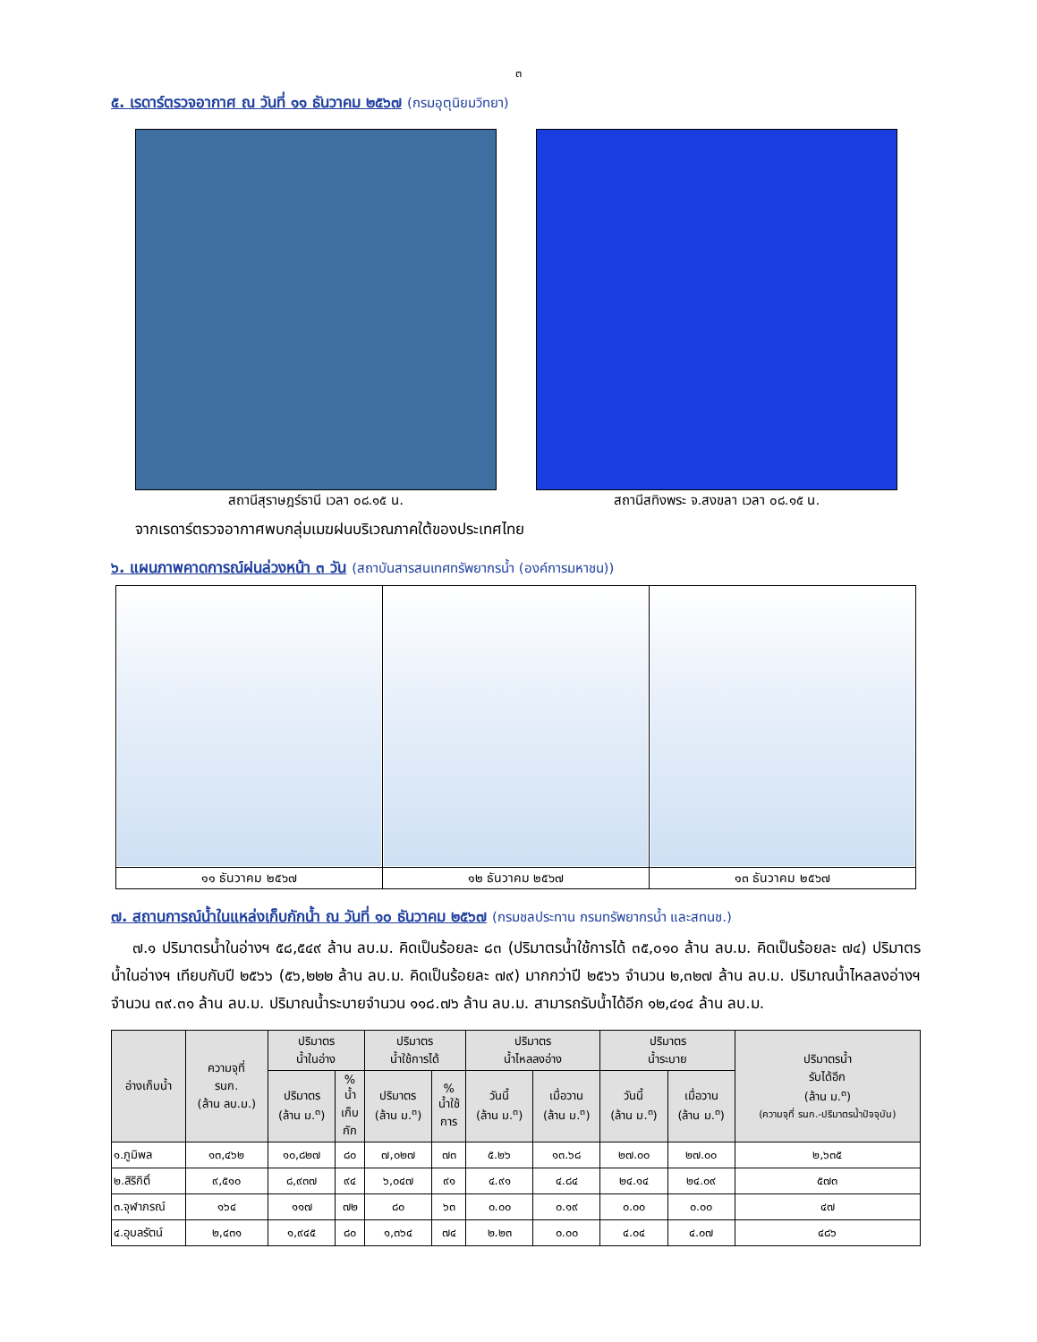๓
๕. เรดาร์ตรวจอากาศ ณ วันที่ ๑๑ ธันวาคม ๒๕๖๗ (กรมอุตุนิยมวิทยา)
สถานีสุราษฎร์ธานี เวลา ๐๘.๑๕ น. สถานีสทิงพระ จ.สงขลา เวลา ๐๘.๑๕ น.
จากเรดาร์ตรวจอากาศพบกลุ่มเมฆฝนบริเวณภาคใต้ของประเทศไทย
๖. แผนภาพคาดการณ์ฝนล่วงหน้า ๓ วัน (สถาบันสารสนเทศทรัพยากรน้ำ (องค์การมหาชน))
| ๑๑ ธันวาคม ๒๕๖๗ | ๑๒ ธันวาคม ๒๕๖๗ | ๑๓ ธันวาคม ๒๕๖๗ |
๗. สถานการณ์น้ำในแหล่งเก็บกักน้ำ ณ วันที่ ๑๐ ธันวาคม ๒๕๖๗ (กรมชลประทาน กรมทรัพยากรน้ำ และสทนช.)
๗.๑ ปริมาตรน้ำในอ่างฯ ๕๘,๕๔๙ ล้าน ลบ.ม. คิดเป็นร้อยละ ๘๓ (ปริมาตรน้ำใช้การได้ ๓๕,๐๑๐ ล้าน ลบ.ม. คิดเป็นร้อยละ ๗๔) ปริมาตรน้ำในอ่างฯ เทียบกับปี ๒๕๖๖ (๕๖,๒๒๒ ล้าน ลบ.ม. คิดเป็นร้อยละ ๗๙) มากกว่าปี ๒๕๖๖ จำนวน ๒,๓๒๗ ล้าน ลบ.ม. ปริมาณน้ำไหลลงอ่างฯ จำนวน ๓๙.๓๑ ล้าน ลบ.ม. ปริมาณน้ำระบายจำนวน ๑๑๘.๗๖ ล้าน ลบ.ม. สามารถรับน้ำได้อีก ๑๒,๔๑๔ ล้าน ลบ.ม.
| อ่างเก็บน้ำ | ความจุที่ รนก. (ล้าน ลบ.ม.) | ปริมาตร น้ำในอ่าง | | ปริมาตร น้ำใช้การได้ | | ปริมาตร น้ำไหลลงอ่าง | | ปริมาตร น้ำระบาย | | ปริมาตรน้ำ รับได้อีก (ล้าน ม.<sup>๓</sup>) (ความจุที่ รนก.-ปริมาตรน้ำปัจจุบัน) |
| --- | --- | --- | --- | --- | --- | --- | --- | --- | --- | --- |
| | | ปริมาตร (ล้าน ม.<sup>๓</sup>) | % น้ำ เก็บ กัก | ปริมาตร (ล้าน ม.<sup>๓</sup>) | % น้ำใช้ การ | วันนี้ (ล้าน ม.<sup>๓</sup>) | เมื่อวาน (ล้าน ม.<sup>๓</sup>) | วันนี้ (ล้าน ม.<sup>๓</sup>) | เมื่อวาน (ล้าน ม.<sup>๓</sup>) | |
| ๑.ภูมิพล | ๑๓,๔๖๒ | ๑๐,๘๒๗ | ๘๐ | ๗,๐๒๗ | ๗๓ | ๕.๒๖ | ๑๓.๖๘ | ๒๗.๐๐ | ๒๗.๐๐ | ๒,๖๓๕ |
| ๒.สิริกิติ์ | ๙,๕๑๐ | ๘,๙๓๗ | ๙๔ | ๖,๐๔๗ | ๙๑ | ๔.๙๑ | ๔.๘๔ | ๒๔.๑๔ | ๒๔.๐๙ | ๕๗๓ |
| ๓.จุฬาภรณ์ | ๑๖๔ | ๑๑๗ | ๗๒ | ๘๐ | ๖๓ | ๐.๐๐ | ๐.๑๙ | ๐.๐๐ | ๐.๐๐ | ๔๗ |
| ๔.อุบลรัตน์ | ๒,๔๓๑ | ๑,๙๔๕ | ๘๐ | ๑,๓๖๔ | ๗๔ | ๒.๒๓ | ๐.๐๐ | ๔.๐๔ | ๔.๐๗ | ๔๘๖ |